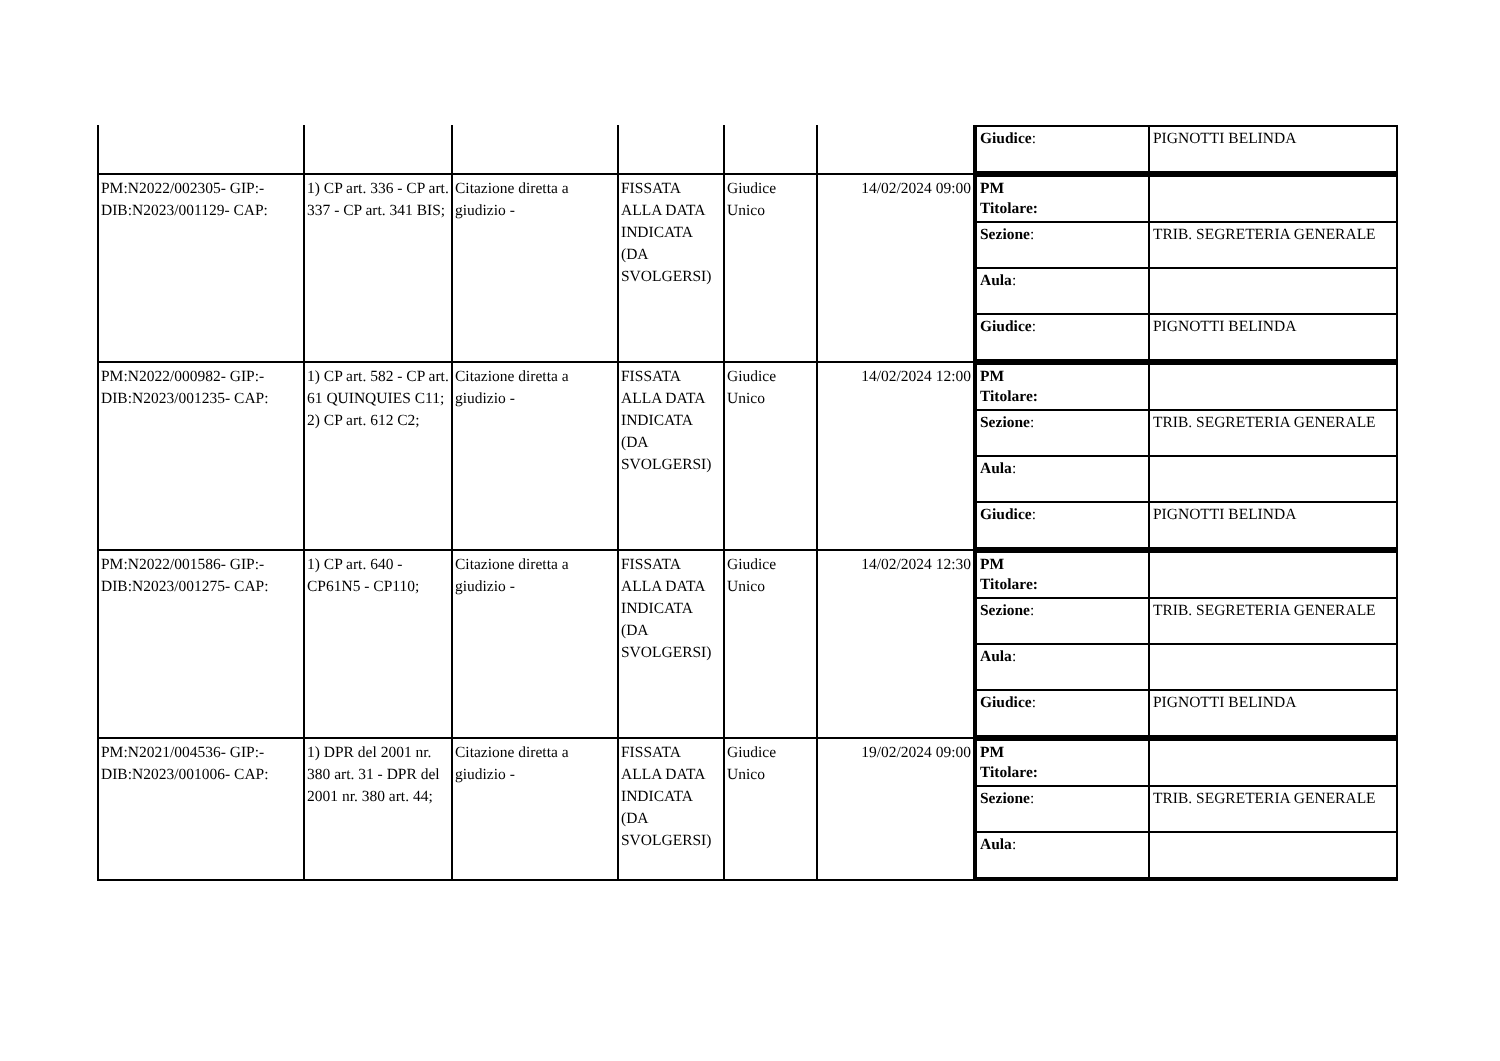| | | | | | | / Giudice : / PIGNOTTI BELINDA / |
| PM:N2022/002305- GIP:- DIB:N2023/001129- CAP: | 1) CP art. 336 - CP art. 337 - CP art. 341 BIS; | Citazione diretta a giudizio - | FISSATA ALLA DATA INDICATA (DA SVOLGERSI) | Giudice Unico | 14/02/2024 09:00 | / PM Titolare: / / / Sezione : / TRIB. SEGRETERIA GENERALE / / Aula : / / / Giudice : / PIGNOTTI BELINDA / |
| PM:N2022/000982- GIP:- DIB:N2023/001235- CAP: | 1) CP art. 582 - CP art. 61 QUINQUIES C11; 2) CP art. 612 C2; | Citazione diretta a giudizio - | FISSATA ALLA DATA INDICATA (DA SVOLGERSI) | Giudice Unico | 14/02/2024 12:00 | / PM Titolare: / / / Sezione : / TRIB. SEGRETERIA GENERALE / / Aula : / / / Giudice : / PIGNOTTI BELINDA / |
| PM:N2022/001586- GIP:- DIB:N2023/001275- CAP: | 1) CP art. 640 - CP61N5 - CP110; | Citazione diretta a giudizio - | FISSATA ALLA DATA INDICATA (DA SVOLGERSI) | Giudice Unico | 14/02/2024 12:30 | / PM Titolare: / / / Sezione : / TRIB. SEGRETERIA GENERALE / / Aula : / / / Giudice : / PIGNOTTI BELINDA / |
| PM:N2021/004536- GIP:- DIB:N2023/001006- CAP: | 1) DPR del 2001 nr. 380 art. 31 - DPR del 2001 nr. 380 art. 44; | Citazione diretta a giudizio - | FISSATA ALLA DATA INDICATA (DA SVOLGERSI) | Giudice Unico | 19/02/2024 09:00 | / PM Titolare: / / / Sezione : / TRIB. SEGRETERIA GENERALE / / Aula : / / |